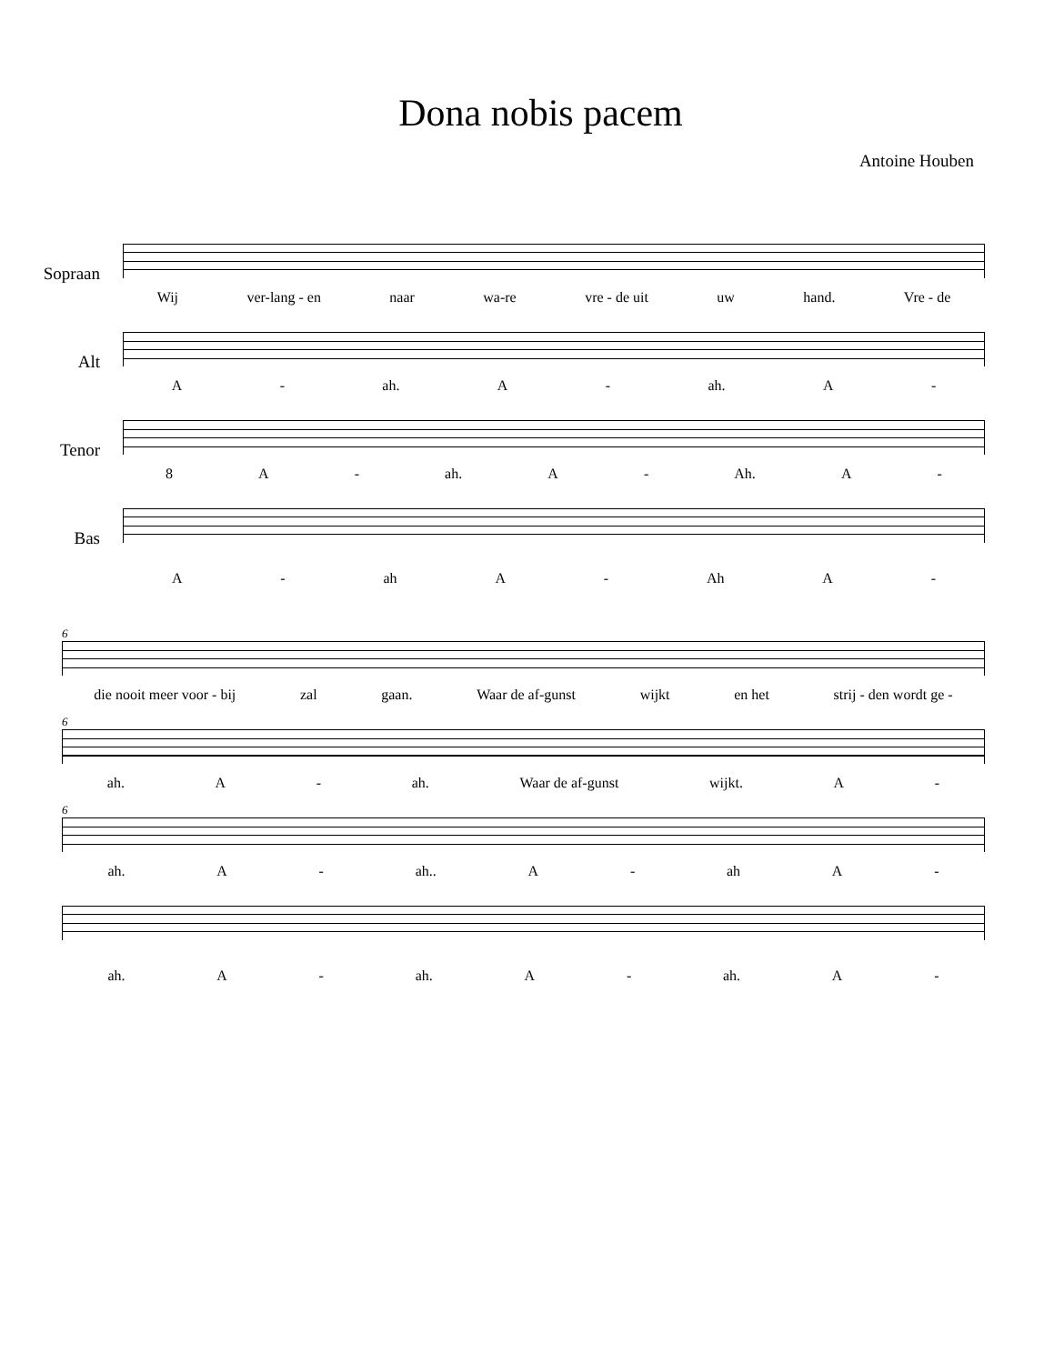Dona nobis pacem
Antoine Houben
Sopraan
Wij ver-lang - en naar wa-re vre - de uit uw hand. Vre - de
Alt
A - ah. A - ah. A -
Tenor
8 A - ah. A - Ah. A -
Bas
A - ah A - Ah A -
6
die nooit meer voor - bij zal gaan. Waar de af-gunst wijkt en het strij - den wordt ge -
6
ah. A - ah. Waar de af-gunst wijkt. A -
6
ah. A - ah.. A - ah A -
ah. A - ah. A - ah. A -